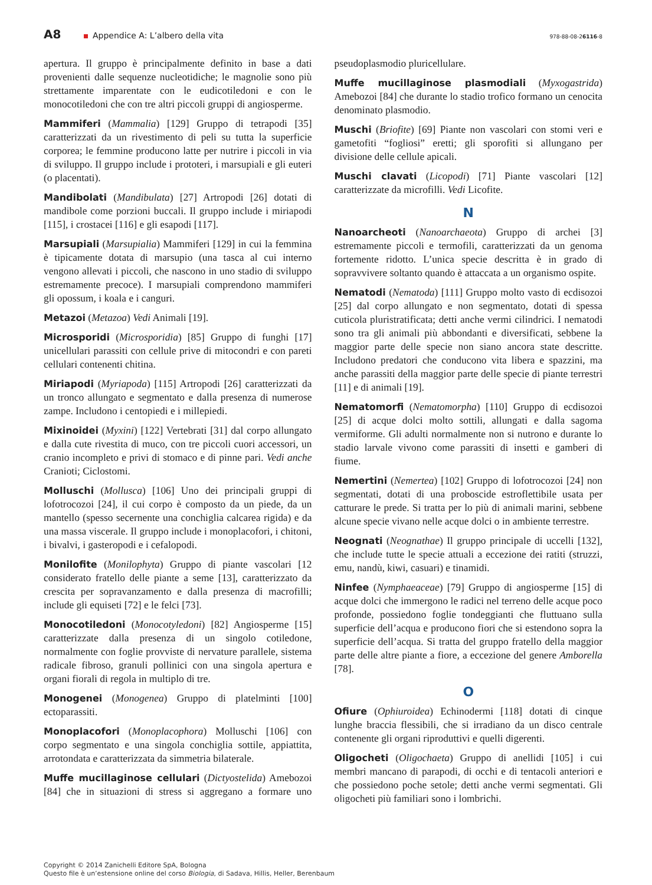A8
Appendice A: L’albero della vita
978-88-08-26116-8
apertura. Il gruppo è principalmente definito in base a dati provenienti dalle sequenze nucleotidiche; le magnolie sono più strettamente imparentate con le eudicotiledoni e con le monocotiledoni che con tre altri piccoli gruppi di angiosperme.
Mammiferi (Mammalia) [129] Gruppo di tetrapodi [35] caratterizzati da un rivestimento di peli su tutta la superficie corporea; le femmine producono latte per nutrire i piccoli in via di sviluppo. Il gruppo include i prototeri, i marsupiali e gli euteri (o placentati).
Mandibolati (Mandibulata) [27] Artropodi [26] dotati di mandibole come porzioni buccali. Il gruppo include i miriapodi [115], i crostacei [116] e gli esapodi [117].
Marsupiali (Marsupialia) Mammiferi [129] in cui la femmina è tipicamente dotata di marsupio (una tasca al cui interno vengono allevati i piccoli, che nascono in uno stadio di sviluppo estremamente precoce). I marsupiali comprendono mammiferi gli opossum, i koala e i canguri.
Metazoi (Metazoa) Vedi Animali [19].
Microsporidi (Microsporidia) [85] Gruppo di funghi [17] unicellulari parassiti con cellule prive di mitocondri e con pareti cellulari contenenti chitina.
Miriapodi (Myriapoda) [115] Artropodi [26] caratterizzati da un tronco allungato e segmentato e dalla presenza di numerose zampe. Includono i centopiedi e i millepiedi.
Mixinoidei (Myxini) [122] Vertebrati [31] dal corpo allungato e dalla cute rivestita di muco, con tre piccoli cuori accessori, un cranio incompleto e privi di stomaco e di pinne pari. Vedi anche Cranioti; Ciclostomi.
Molluschi (Mollusca) [106] Uno dei principali gruppi di lofotrocozoi [24], il cui corpo è composto da un piede, da un mantello (spesso secernente una conchiglia calcarea rigida) e da una massa viscerale. Il gruppo include i monoplacofori, i chitoni, i bivalvi, i gasteropodi e i cefalopodi.
Monilofite (Monilophyta) Gruppo di piante vascolari [12 considerato fratello delle piante a seme [13], caratterizzato da crescita per sopravanzamento e dalla presenza di macrofilli; include gli equiseti [72] e le felci [73].
Monocotiledoni (Monocotyledoni) [82] Angiosperme [15] caratterizzate dalla presenza di un singolo cotiledone, normalmente con foglie provviste di nervature parallele, sistema radicale fibroso, granuli pollinici con una singola apertura e organi fiorali di regola in multiplo di tre.
Monogenei (Monogenea) Gruppo di platelminti [100] ectoparassiti.
Monoplacofori (Monoplacophora) Molluschi [106] con corpo segmentato e una singola conchiglia sottile, appiattita, arrotondata e caratterizzata da simmetria bilaterale.
Muffe mucillaginose cellulari (Dictyostelida) Amebozoi [84] che in situazioni di stress si aggregano a formare uno pseudoplasmodio pluricellulare.
Muffe mucillaginose plasmodiali (Myxogastrida) Amebozoi [84] che durante lo stadio trofico formano un cenocita denominato plasmodio.
Muschi (Briofite) [69] Piante non vascolari con stomi veri e gametofiti “fogliosi” eretti; gli sporofiti si allungano per divisione delle cellule apicali.
Muschi clavati (Licopodi) [71] Piante vascolari [12] caratterizzate da microfilli. Vedi Licofite.
N
Nanoarcheoti (Nanoarchaeota) Gruppo di archei [3] estremamente piccoli e termofili, caratterizzati da un genoma fortemente ridotto. L’unica specie descritta è in grado di sopravvivere soltanto quando è attaccata a un organismo ospite.
Nematodi (Nematoda) [111] Gruppo molto vasto di ecdisozoi [25] dal corpo allungato e non segmentato, dotati di spessa cuticola pluristratificata; detti anche vermi cilindrici. I nematodi sono tra gli animali più abbondanti e diversificati, sebbene la maggior parte delle specie non siano ancora state descritte. Includono predatori che conducono vita libera e spazzini, ma anche parassiti della maggior parte delle specie di piante terrestri [11] e di animali [19].
Nematomorfi (Nematomorpha) [110] Gruppo di ecdisozoi [25] di acque dolci molto sottili, allungati e dalla sagoma vermiforme. Gli adulti normalmente non si nutrono e durante lo stadio larvale vivono come parassiti di insetti e gamberi di fiume.
Nemertini (Nemertea) [102] Gruppo di lofotrocozoi [24] non segmentati, dotati di una proboscide estroflettibile usata per catturare le prede. Si tratta per lo più di animali marini, sebbene alcune specie vivano nelle acque dolci o in ambiente terrestre.
Neognati (Neognathae) Il gruppo principale di uccelli [132], che include tutte le specie attuali a eccezione dei ratiti (struzzi, emu, nandù, kiwi, casuari) e tinamidi.
Ninfee (Nymphaeaceae) [79] Gruppo di angiosperme [15] di acque dolci che immergono le radici nel terreno delle acque poco profonde, possiedono foglie tondeggianti che fluttuano sulla superficie dell’acqua e producono fiori che si estendono sopra la superficie dell’acqua. Si tratta del gruppo fratello della maggior parte delle altre piante a fiore, a eccezione del genere Amborella [78].
O
Ofiure (Ophiuroidea) Echinodermi [118] dotati di cinque lunghe braccia flessibili, che si irradiano da un disco centrale contenente gli organi riproduttivi e quelli digerenti.
Oligocheti (Oligochaeta) Gruppo di anellidi [105] i cui membri mancano di parapodi, di occhi e di tentacoli anteriori e che possiedono poche setole; detti anche vermi segmentati. Gli oligocheti più familiari sono i lombrichi.
Copyright © 2014 Zanichelli Editore SpA, Bologna
Questo file è un’estensione online del corso Biologia, di Sadava, Hillis, Heller, Berenbaum